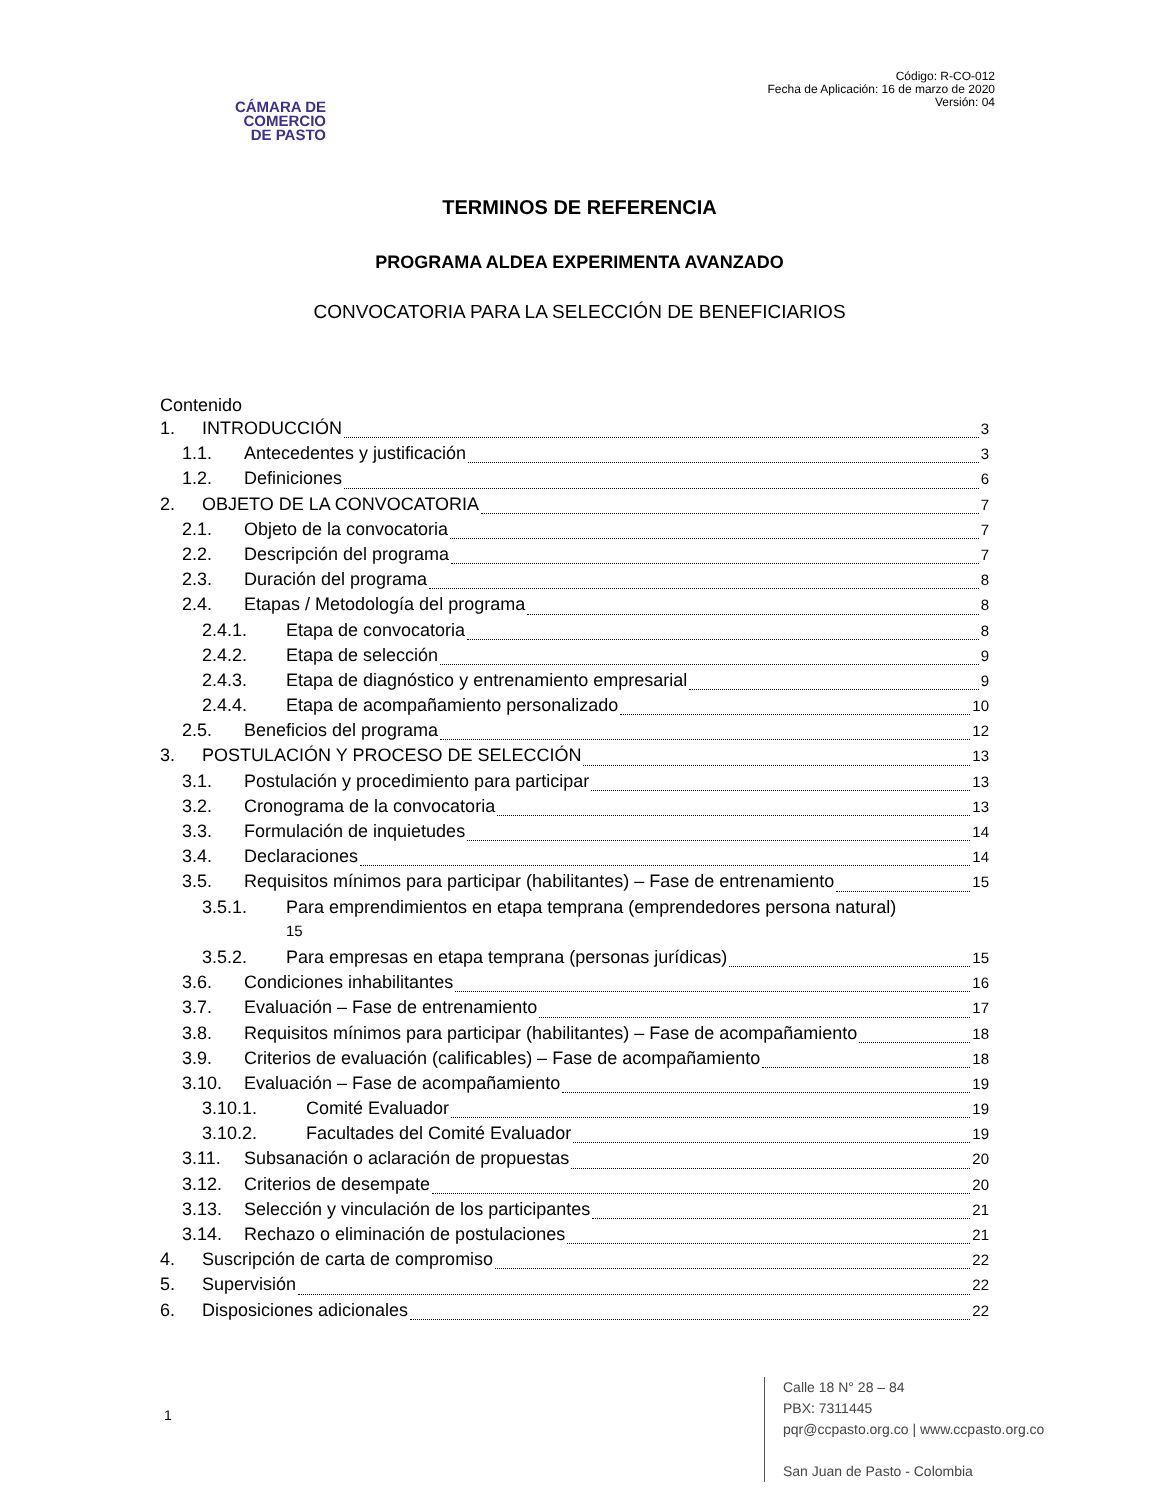CÁMARA DE
COMERCIO
DE PASTO
Código: R-CO-012
Fecha de Aplicación: 16 de marzo de 2020
Versión: 04
TERMINOS DE REFERENCIA
PROGRAMA ALDEA EXPERIMENTA AVANZADO
CONVOCATORIA PARA LA SELECCIÓN DE BENEFICIARIOS
Contenido
1. INTRODUCCIÓN 3
1.1. Antecedentes y justificación 3
1.2. Definiciones 6
2. OBJETO DE LA CONVOCATORIA 7
2.1. Objeto de la convocatoria 7
2.2. Descripción del programa 7
2.3. Duración del programa 8
2.4. Etapas / Metodología del programa 8
2.4.1. Etapa de convocatoria 8
2.4.2. Etapa de selección 9
2.4.3. Etapa de diagnóstico y entrenamiento empresarial 9
2.4.4. Etapa de acompañamiento personalizado 10
2.5. Beneficios del programa 12
3. POSTULACIÓN Y PROCESO DE SELECCIÓN 13
3.1. Postulación y procedimiento para participar 13
3.2. Cronograma de la convocatoria 13
3.3. Formulación de inquietudes 14
3.4. Declaraciones 14
3.5. Requisitos mínimos para participar (habilitantes) – Fase de entrenamiento 15
3.5.1. Para emprendimientos en etapa temprana (emprendedores persona natural)
15
3.5.2. Para empresas en etapa temprana (personas jurídicas) 15
3.6. Condiciones inhabilitantes 16
3.7. Evaluación – Fase de entrenamiento 17
3.8. Requisitos mínimos para participar (habilitantes) – Fase de acompañamiento 18
3.9. Criterios de evaluación (calificables) – Fase de acompañamiento 18
3.10. Evaluación – Fase de acompañamiento 19
3.10.1. Comité Evaluador 19
3.10.2. Facultades del Comité Evaluador 19
3.11. Subsanación o aclaración de propuestas 20
3.12. Criterios de desempate 20
3.13. Selección y vinculación de los participantes 21
3.14. Rechazo o eliminación de postulaciones 21
4. Suscripción de carta de compromiso 22
5. Supervisión 22
6. Disposiciones adicionales 22
1
Calle 18 N° 28 – 84
PBX: 7311445
pqr@ccpasto.org.co | www.ccpasto.org.co
San Juan de Pasto - Colombia